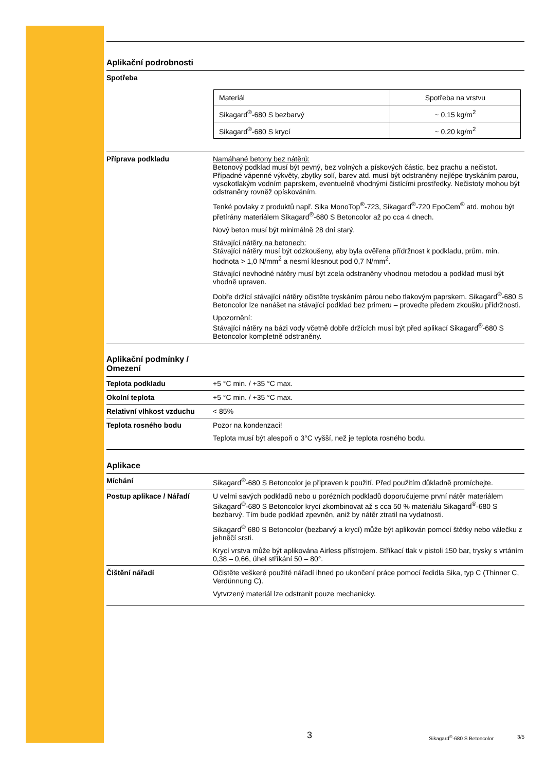Aplikační podrobnosti
Spotřeba
| Materiál | Spotřeba na vrstvu |
| Sikagard<sup>®</sup>-680 S bezbarvý | ~ 0,15 kg/m<sup>2</sup> |
| Sikagard<sup>®</sup>-680 S krycí | ~ 0,20 kg/m<sup>2</sup> |
Příprava podkladu Namáhané betony bez nátěrů:
Betonový podklad musí být pevný, bez volných a pískových částic, bez prachu a nečistot. Případné vápenné výkvěty, zbytky solí, barev atd. musí být odstraněny nejlépe tryskáním parou, vysokotlakým vodním paprskem, eventuelně vhodnými čistícími prostředky. Nečistoty mohou být odstraněny rovněž opískováním.
Tenké povlaky z produktů např. Sika MonoTop<sup>®</sup>-723, Sikagard<sup>®</sup>-720 EpoCem<sup>®</sup> atd. mohou být přetírány materiálem Sikagard<sup>®</sup>-680 S Betoncolor až po cca 4 dnech.
Nový beton musí být minimálně 28 dní starý.
Stávající nátěry na betonech:
Stávající nátěry musí být odzkoušeny, aby byla ověřena přídržnost k podkladu, prům. min. hodnota > 1,0 N/mm<sup>2</sup> a nesmí klesnout pod 0,7 N/mm<sup>2</sup>.
Stávající nevhodné nátěry musí být zcela odstraněny vhodnou metodou a podklad musí být vhodně upraven.
Dobře držící stávající nátěry očistěte tryskáním párou nebo tlakovým paprskem. Sikagard<sup>®</sup>-680 S Betoncolor lze nanášet na stávající podklad bez primeru – proveďte předem zkoušku přídržnosti.
Upozornění:
Stávající nátěry na bázi vody včetně dobře držících musí být před aplikací Sikagard<sup>®</sup>-680 S Betoncolor kompletně odstraněny.
Aplikační podmínky /
Omezení
Teplota podkladu +5 °C min. / +35 °C max.
Okolní teplota +5 °C min. / +35 °C max.
Relativní vlhkost vzduchu
< 85%
Teplota rosného bodu Pozor na kondenzaci!
Teplota musí být alespoň o 3°C vyšší, než je teplota rosného bodu.
Aplikace
Míchání Sikagard<sup>®</sup>-680 S Betoncolor je připraven k použití. Před použitím důkladně promíchejte.
Postup aplikace / Nářadí U velmi savých podkladů nebo u porézních podkladů doporučujeme první nátěr materiálem Sikagard<sup>®</sup>-680 S Betoncolor krycí zkombinovat až s cca 50 % materiálu Sikagard<sup>®</sup>-680 S bezbarvý. Tím bude podklad zpevněn, aniž by nátěr ztratil na vydatnosti.
Sikagard<sup>®</sup> 680 S Betoncolor (bezbarvý a krycí) může být aplikován pomocí štětky nebo válečku z jehněčí srsti.
Krycí vrstva může být aplikována Airless přístrojem. Stříkací tlak v pistoli 150 bar, trysky s vrtáním 0,38 – 0,66, úhel stříkání 50 – 80°.
Čištění nářadí Očistěte veškeré použité nářadí ihned po ukončení práce pomocí ředidla Sika, typ C (Thinner C, Verdünnung C).
Vytvrzený materiál lze odstranit pouze mechanicky.
3
Sikagard<sup>®</sup>-680 S Betoncolor 3/5